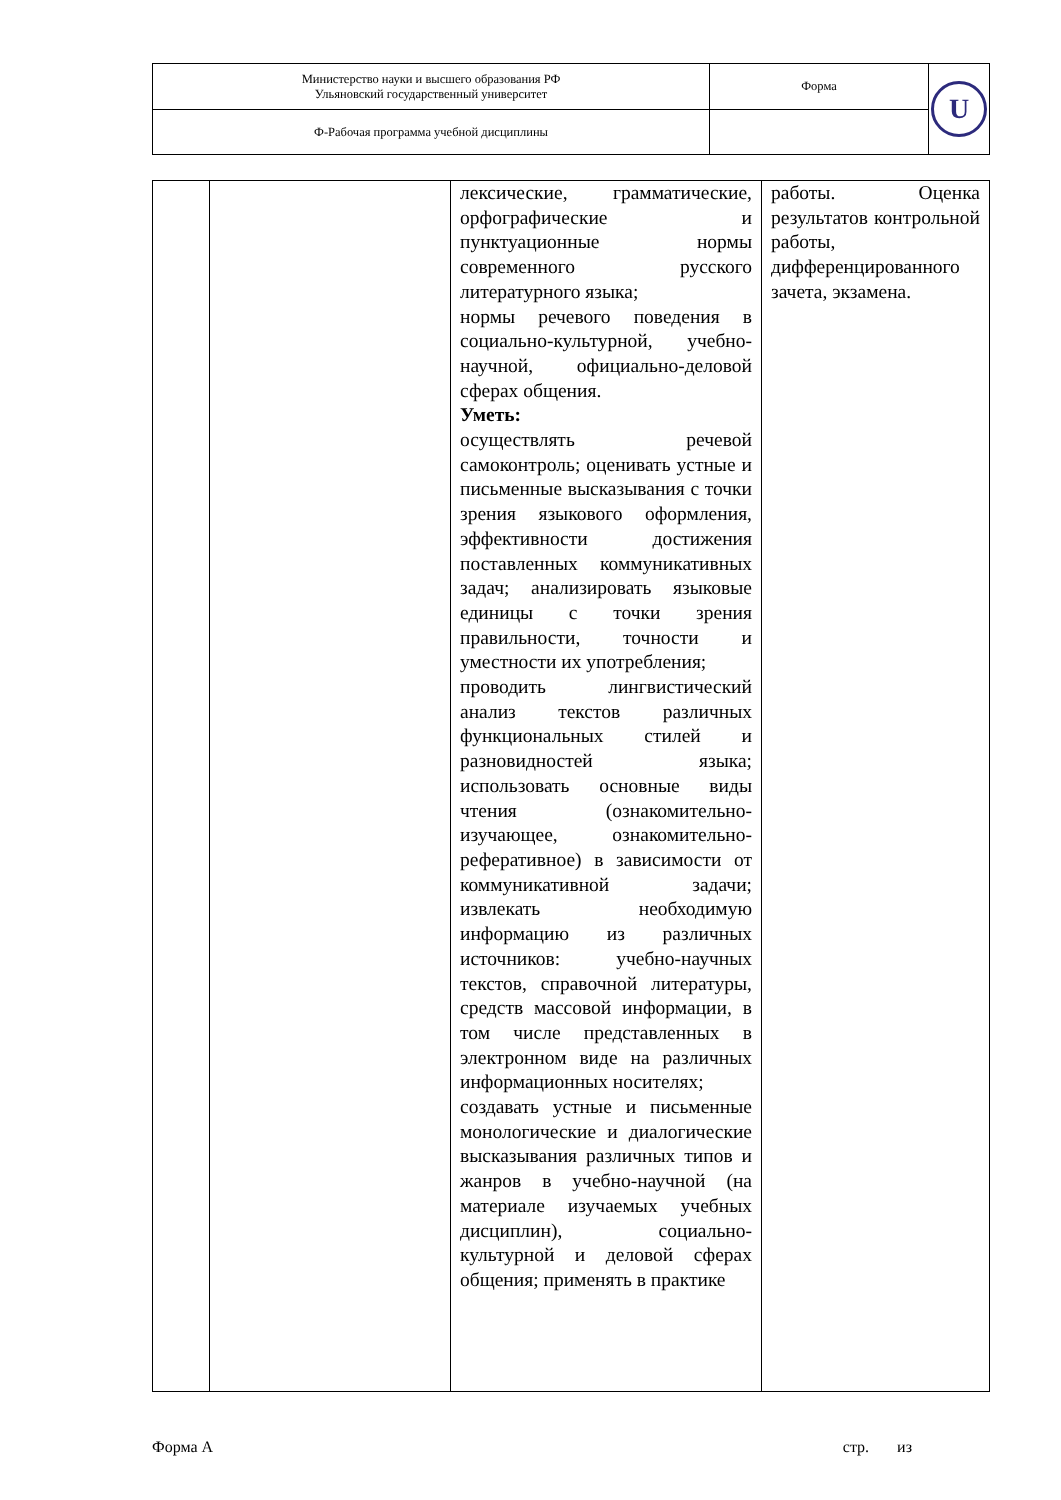| Министерство науки и высшего образования РФ Ульяновский государственный университет | Форма | U |
| Ф-Рабочая программа учебной дисциплины | | |
| | | лексические, грамматические, орфографические и пунктуационные нормы современного русского литературного языка; нормы речевого поведения в социально-культурной, учебно-научной, официально-деловой сферах общения. Уметь: осуществлять речевой самоконтроль; оценивать устные и письменные высказывания с точки зрения языкового оформления, эффективности достижения поставленных коммуникативных задач; анализировать языковые единицы с точки зрения правильности, точности и уместности их употребления; проводить лингвистический анализ текстов различных функциональных стилей и разновидностей языка; использовать основные виды чтения (ознакомительно-изучающее, ознакомительно-реферативное) в зависимости от коммуникативной задачи; извлекать необходимую информацию из различных источников: учебно-научных текстов, справочной литературы, средств массовой информации, в том числе представленных в электронном виде на различных информационных носителях; создавать устные и письменные монологические и диалогические высказывания различных типов и жанров в учебно-научной (на материале изучаемых учебных дисциплин), социально-культурной и деловой сферах общения; применять в практике | работы. Оценка результатов контрольной работы, дифференцированного зачета, экзамена. |
Форма А стр. из